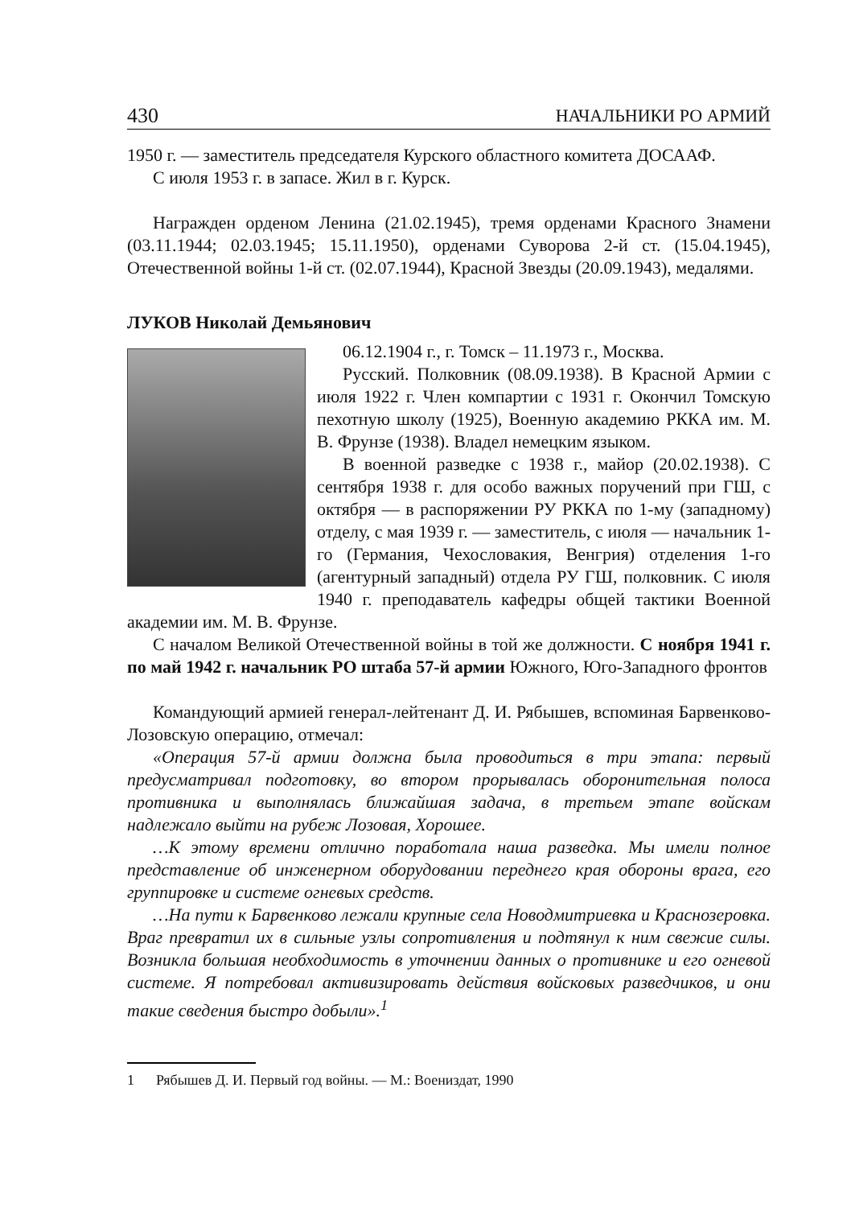430 НАЧАЛЬНИКИ РО АРМИЙ
1950 г. — заместитель председателя Курского областного комитета ДОСААФ.
С июля 1953 г. в запасе. Жил в г. Курск.
Награжден орденом Ленина (21.02.1945), тремя орденами Красного Знамени (03.11.1944; 02.03.1945; 15.11.1950), орденами Суворова 2-й ст. (15.04.1945), Отечественной войны 1-й ст. (02.07.1944), Красной Звезды (20.09.1943), медалями.
ЛУКОВ Николай Демьянович
06.12.1904 г., г. Томск – 11.1973 г., Москва.
Русский. Полковник (08.09.1938). В Красной Армии с июля 1922 г. Член компартии с 1931 г. Окончил Томскую пехотную школу (1925), Военную академию РККА им. М. В. Фрунзе (1938). Владел немецким языком.
В военной разведке с 1938 г., майор (20.02.1938). С сентября 1938 г. для особо важных поручений при ГШ, с октября — в распоряжении РУ РККА по 1-му (западному) отделу, с мая 1939 г. — заместитель, с июля — начальник 1-го (Германия, Чехословакия, Венгрия) отделения 1-го (агентурный западный) отдела РУ ГШ, полковник. С июля 1940 г. преподаватель кафедры общей тактики Военной академии им. М. В. Фрунзе.
С началом Великой Отечественной войны в той же должности. С ноября 1941 г. по май 1942 г. начальник РО штаба 57-й армии Южного, Юго-Западного фронтов
Командующий армией генерал-лейтенант Д. И. Рябышев, вспоминая Барвенково-Лозовскую операцию, отмечал:
«Операция 57-й армии должна была проводиться в три этапа: первый предусматривал подготовку, во втором прорывалась оборонительная полоса противника и выполнялась ближайшая задача, в третьем этапе войскам надлежало выйти на рубеж Лозовая, Хорошее.
…К этому времени отлично поработала наша разведка. Мы имели полное представление об инженерном оборудовании переднего края обороны врага, его группировке и системе огневых средств.
…На пути к Барвенково лежали крупные села Новодмитриевка и Краснозеровка. Враг превратил их в сильные узлы сопротивления и подтянул к ним свежие силы. Возникла большая необходимость в уточнении данных о противнике и его огневой системе. Я потребовал активизировать действия войсковых разведчиков, и они такие сведения быстро добыли».<sup>1</sup>
1 Рябышев Д. И. Первый год войны. — М.: Воениздат, 1990